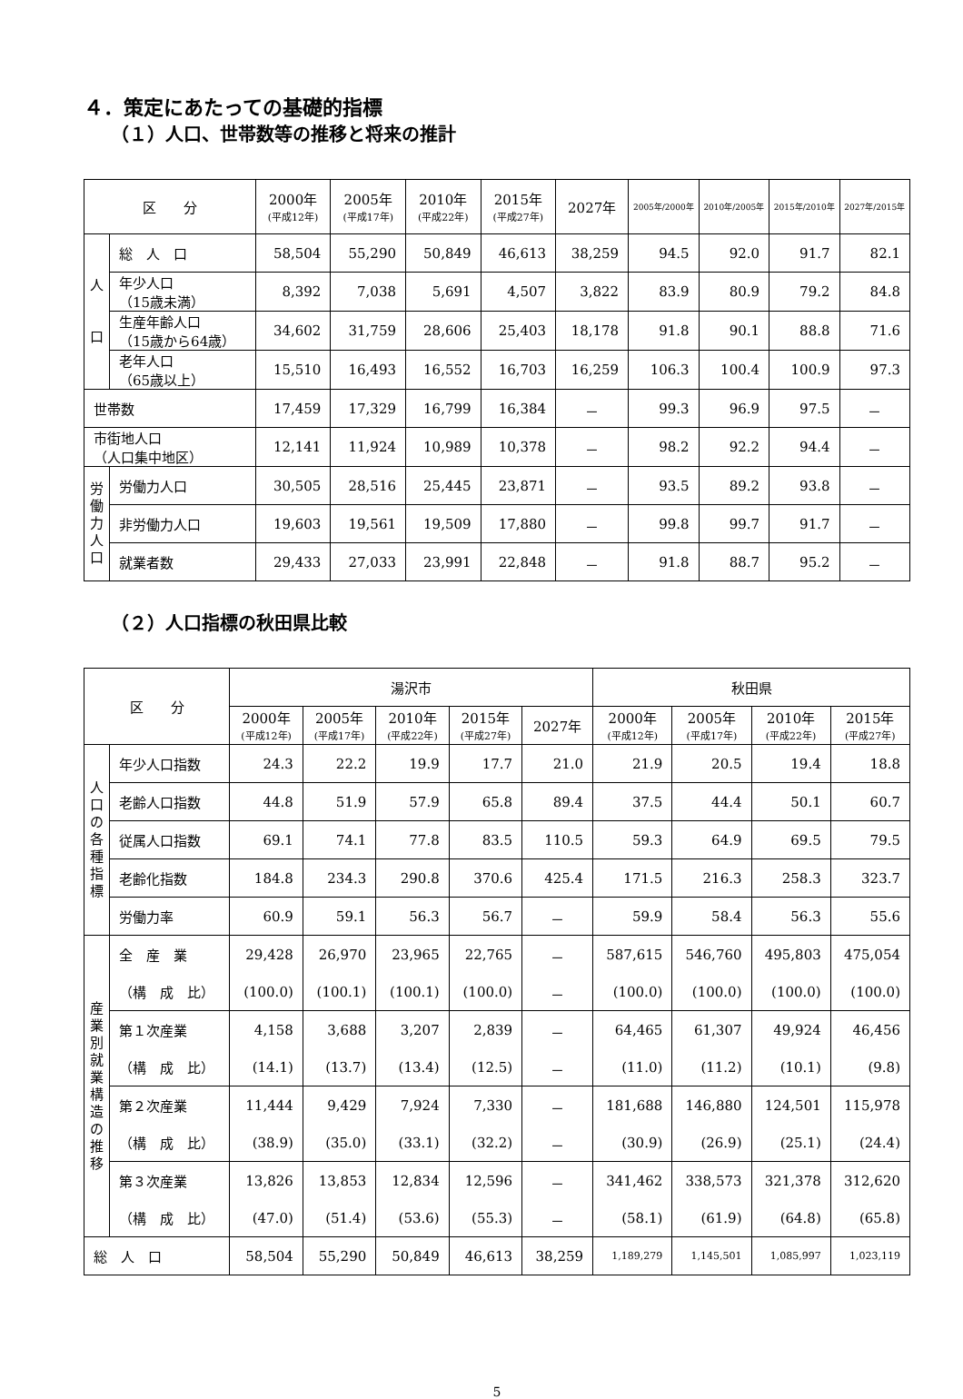４．策定にあたっての基礎的指標
（１）人口、世帯数等の推移と将来の推計
| 区 分 | | 2000年 (平成12年) | 2005年 (平成17年) | 2010年 (平成22年) | 2015年 (平成27年) | 2027年 | 2005年/2000年 | 2010年/2005年 | 2015年/2010年 | 2027年/2015年 |
| --- | --- | --- | --- | --- | --- | --- | --- | --- | --- | --- |
| 人 口 | 総 人 口 | 58,504 | 55,290 | 50,849 | 46,613 | 38,259 | 94.5 | 92.0 | 91.7 | 82.1 |
| | 年少人口 （15歳未満） | 8,392 | 7,038 | 5,691 | 4,507 | 3,822 | 83.9 | 80.9 | 79.2 | 84.8 |
| | 生産年齢人口 （15歳から64歳） | 34,602 | 31,759 | 28,606 | 25,403 | 18,178 | 91.8 | 90.1 | 88.8 | 71.6 |
| | 老年人口 （65歳以上） | 15,510 | 16,493 | 16,552 | 16,703 | 16,259 | 106.3 | 100.4 | 100.9 | 97.3 |
| 世帯数 | | 17,459 | 17,329 | 16,799 | 16,384 | － | 99.3 | 96.9 | 97.5 | － |
| 市街地人口 （人口集中地区） | | 12,141 | 11,924 | 10,989 | 10,378 | － | 98.2 | 92.2 | 94.4 | － |
| 労 働 力 人 口 | 労働力人口 | 30,505 | 28,516 | 25,445 | 23,871 | － | 93.5 | 89.2 | 93.8 | － |
| | 非労働力人口 | 19,603 | 19,561 | 19,509 | 17,880 | － | 99.8 | 99.7 | 91.7 | － |
| | 就業者数 | 29,433 | 27,033 | 23,991 | 22,848 | － | 91.8 | 88.7 | 95.2 | － |
（２）人口指標の秋田県比較
| 区 分 | | 湯沢市 | | | | | 秋田県 | | | |
| --- | --- | --- | --- | --- | --- | --- | --- | --- | --- | --- |
| | | 2000年 (平成12年) | 2005年 (平成17年) | 2010年 (平成22年) | 2015年 (平成27年) | 2027年 | 2000年 (平成12年) | 2005年 (平成17年) | 2010年 (平成22年) | 2015年 (平成27年) |
| 人 口 の 各 種 指 標 | 年少人口指数 | 24.3 | 22.2 | 19.9 | 17.7 | 21.0 | 21.9 | 20.5 | 19.4 | 18.8 |
| | 老齢人口指数 | 44.8 | 51.9 | 57.9 | 65.8 | 89.4 | 37.5 | 44.4 | 50.1 | 60.7 |
| | 従属人口指数 | 69.1 | 74.1 | 77.8 | 83.5 | 110.5 | 59.3 | 64.9 | 69.5 | 79.5 |
| | 老齢化指数 | 184.8 | 234.3 | 290.8 | 370.6 | 425.4 | 171.5 | 216.3 | 258.3 | 323.7 |
| | 労働力率 | 60.9 | 59.1 | 56.3 | 56.7 | － | 59.9 | 58.4 | 56.3 | 55.6 |
| 産 業 別 就 業 構 造 の 推 移 | 全 産 業 | 29,428 | 26,970 | 23,965 | 22,765 | － | 587,615 | 546,760 | 495,803 | 475,054 |
| | （構 成 比） | (100.0) | (100.1) | (100.1) | (100.0) | － | (100.0) | (100.0) | (100.0) | (100.0) |
| | 第１次産業 | 4,158 | 3,688 | 3,207 | 2,839 | － | 64,465 | 61,307 | 49,924 | 46,456 |
| | （構 成 比） | (14.1) | (13.7) | (13.4) | (12.5) | － | (11.0) | (11.2) | (10.1) | (9.8) |
| | 第２次産業 | 11,444 | 9,429 | 7,924 | 7,330 | － | 181,688 | 146,880 | 124,501 | 115,978 |
| | （構 成 比） | (38.9) | (35.0) | (33.1) | (32.2) | － | (30.9) | (26.9) | (25.1) | (24.4) |
| | 第３次産業 | 13,826 | 13,853 | 12,834 | 12,596 | － | 341,462 | 338,573 | 321,378 | 312,620 |
| | （構 成 比） | (47.0) | (51.4) | (53.6) | (55.3) | － | (58.1) | (61.9) | (64.8) | (65.8) |
| 総 人 口 | | 58,504 | 55,290 | 50,849 | 46,613 | 38,259 | 1,189,279 | 1,145,501 | 1,085,997 | 1,023,119 |
5